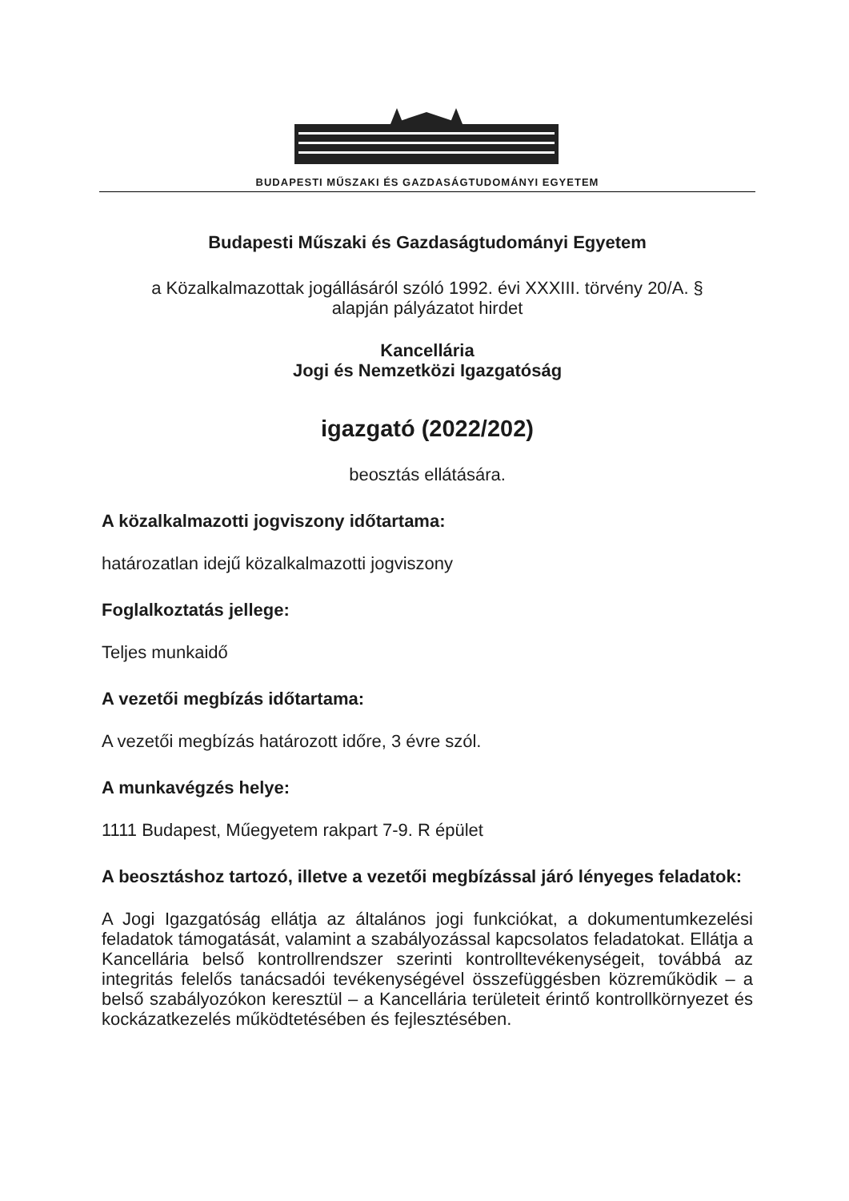BUDAPESTI MŰSZAKI ÉS GAZDASÁGTUDOMÁNYI EGYETEM
Budapesti Műszaki és Gazdaságtudományi Egyetem
a Közalkalmazottak jogállásáról szóló 1992. évi XXXIII. törvény 20/A. §
alapján pályázatot hirdet
Kancellária
Jogi és Nemzetközi Igazgatóság
igazgató (2022/202)
beosztás ellátására.
A közalkalmazotti jogviszony időtartama:
határozatlan idejű közalkalmazotti jogviszony
Foglalkoztatás jellege:
Teljes munkaidő
A vezetői megbízás időtartama:
A vezetői megbízás határozott időre, 3 évre szól.
A munkavégzés helye:
1111 Budapest, Műegyetem rakpart 7-9. R épület
A beosztáshoz tartozó, illetve a vezetői megbízással járó lényeges feladatok:
A Jogi Igazgatóság ellátja az általános jogi funkciókat, a dokumentumkezelési feladatok támogatását, valamint a szabályozással kapcsolatos feladatokat. Ellátja a Kancellária belső kontrollrendszer szerinti kontrolltevékenységeit, továbbá az integritás felelős tanácsadói tevékenységével összefüggésben közreműködik – a belső szabályozókon keresztül – a Kancellária területeit érintő kontrollkörnyezet és kockázatkezelés működtetésében és fejlesztésében.